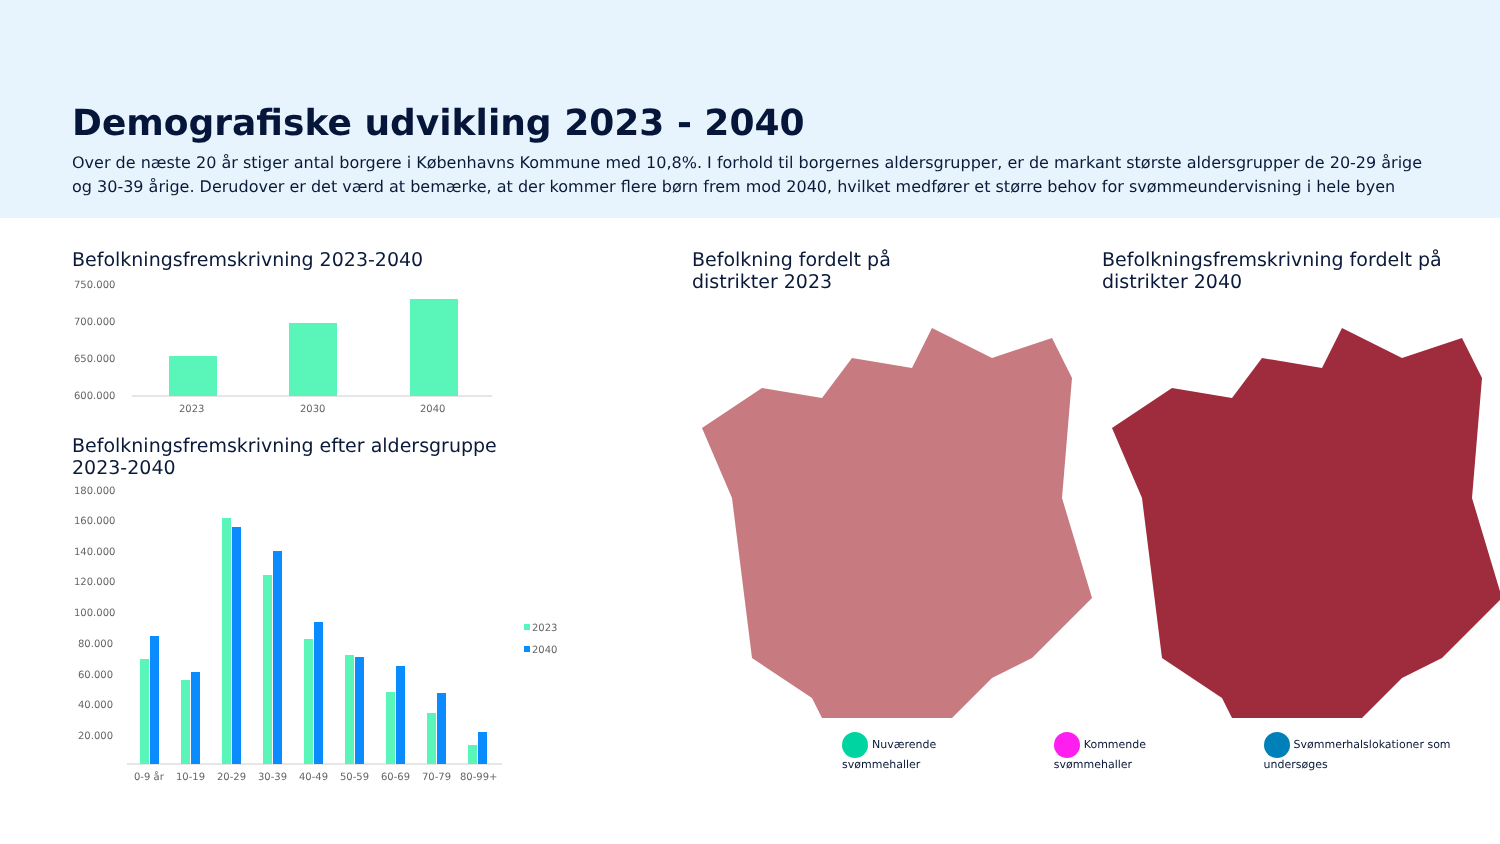Demografiske udvikling 2023 - 2040
Over de næste 20 år stiger antal borgere i Københavns Kommune med 10,8%. I forhold til borgernes aldersgrupper, er de markant største aldersgrupper de 20-29 årige og 30-39 årige. Derudover er det værd at bemærke, at der kommer flere børn frem mod 2040, hvilket medfører et større behov for svømmeundervisning i hele byen
Befolkningsfremskrivning 2023-2040
750.000
700.000
650.000
600.000
2023
2030
2040
Befolkningsfremskrivning efter aldersgruppe
2023-2040
180.000
160.000
140.000
120.000
100.000
80.000
60.000
40.000
20.000
0-9 år
10-19
20-29
30-39
40-49
50-59
60-69
70-79
80-99+
2023
2040
Befolkning fordelt på
distrikter 2023
Befolkningsfremskrivning fordelt på
distrikter 2040
Nuværende svømmehaller Kommende svømmehaller Svømmerhalslokationer som undersøges